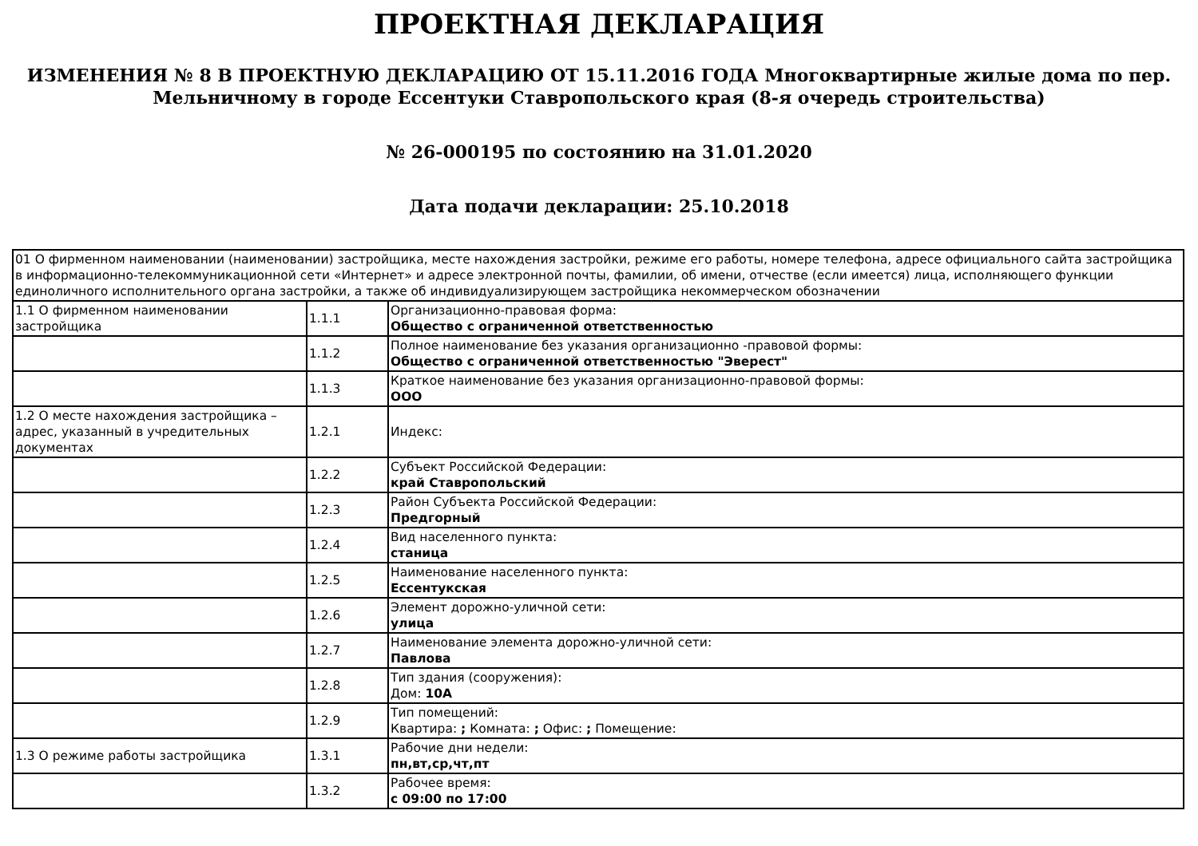ПРОЕКТНАЯ ДЕКЛАРАЦИЯ
ИЗМЕНЕНИЯ № 8 В ПРОЕКТНУЮ ДЕКЛАРАЦИЮ ОТ 15.11.2016 ГОДА Многоквартирные жилые дома по пер. Мельничному в городе Ессентуки Ставропольского края (8-я очередь строительства)
№ 26-000195 по состоянию на 31.01.2020
Дата подачи декларации: 25.10.2018
| 01 О фирменном наименовании (наименовании) застройщика, месте нахождения застройки, режиме его работы, номере телефона, адресе официального сайта застройщика в информационно-телекоммуникационной сети «Интернет» и адресе электронной почты, фамилии, об имени, отчестве (если имеется) лица, исполняющего функции единоличного исполнительного органа застройки, а также об индивидуализирующем застройщика некоммерческом обозначении | | |
| 1.1 О фирменном наименовании застройщика | 1.1.1 | Организационно-правовая форма: Общество с ограниченной ответственностью |
| | 1.1.2 | Полное наименование без указания организационно -правовой формы: Общество с ограниченной ответственностью "Эверест" |
| | 1.1.3 | Краткое наименование без указания организационно-правовой формы: ООО |
| 1.2 О месте нахождения застройщика – адрес, указанный в учредительных документах | 1.2.1 | Индекс: |
| | 1.2.2 | Субъект Российской Федерации: край Ставропольский |
| | 1.2.3 | Район Субъекта Российской Федерации: Предгорный |
| | 1.2.4 | Вид населенного пункта: станица |
| | 1.2.5 | Наименование населенного пункта: Ессентукская |
| | 1.2.6 | Элемент дорожно-уличной сети: улица |
| | 1.2.7 | Наименование элемента дорожно-уличной сети: Павлова |
| | 1.2.8 | Тип здания (сооружения): Дом: 10А |
| | 1.2.9 | Тип помещений: Квартира: ; Комната: ; Офис: ; Помещение: |
| 1.3 О режиме работы застройщика | 1.3.1 | Рабочие дни недели: пн,вт,ср,чт,пт |
| | 1.3.2 | Рабочее время: с 09:00 по 17:00 |